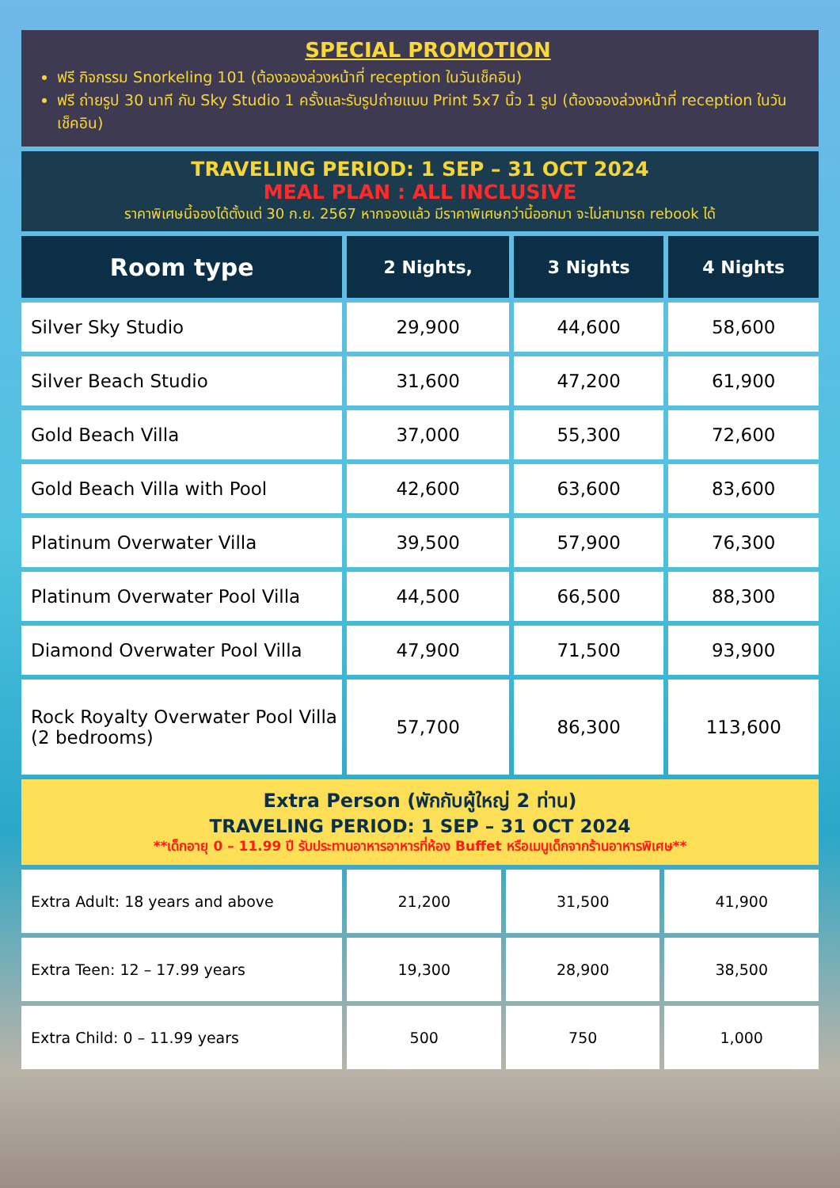SPECIAL PROMOTION
ฟรี กิจกรรม Snorkeling 101 (ต้องจองล่วงหน้าที่ reception ในวันเช็คอิน)
ฟรี ถ่ายรูป 30 นาที กับ Sky Studio 1 ครั้งและรับรูปถ่ายแบบ Print 5x7 นิ้ว 1 รูป (ต้องจองล่วงหน้าที่ reception ในวันเช็คอิน)
TRAVELING PERIOD: 1 SEP – 31 OCT 2024
MEAL PLAN : ALL INCLUSIVE
ราคาพิเศษนี้จองได้ตั้งแต่ 30 ก.ย. 2567 หากจองแล้ว มีราคาพิเศษกว่านี้ออกมา จะไม่สามารถ rebook ได้
| Room type | 2 Nights, | 3 Nights | 4 Nights |
| --- | --- | --- | --- |
| Silver Sky Studio | 29,900 | 44,600 | 58,600 |
| Silver Beach Studio | 31,600 | 47,200 | 61,900 |
| Gold Beach Villa | 37,000 | 55,300 | 72,600 |
| Gold Beach Villa with Pool | 42,600 | 63,600 | 83,600 |
| Platinum Overwater Villa | 39,500 | 57,900 | 76,300 |
| Platinum Overwater Pool Villa | 44,500 | 66,500 | 88,300 |
| Diamond Overwater Pool Villa | 47,900 | 71,500 | 93,900 |
| Rock Royalty Overwater Pool Villa (2 bedrooms) | 57,700 | 86,300 | 113,600 |
Extra Person (พักกับผู้ใหญ่ 2 ท่าน)
TRAVELING PERIOD: 1 SEP – 31 OCT 2024
**เด็กอายุ 0 – 11.99 ปี รับประทานอาหารอาหารที่ห้อง Buffet หรือเมนูเด็กจากร้านอาหารพิเศษ**
| Extra Adult: 18 years and above | 21,200 | 31,500 | 41,900 |
| Extra Teen: 12 – 17.99 years | 19,300 | 28,900 | 38,500 |
| Extra Child: 0 – 11.99 years | 500 | 750 | 1,000 |